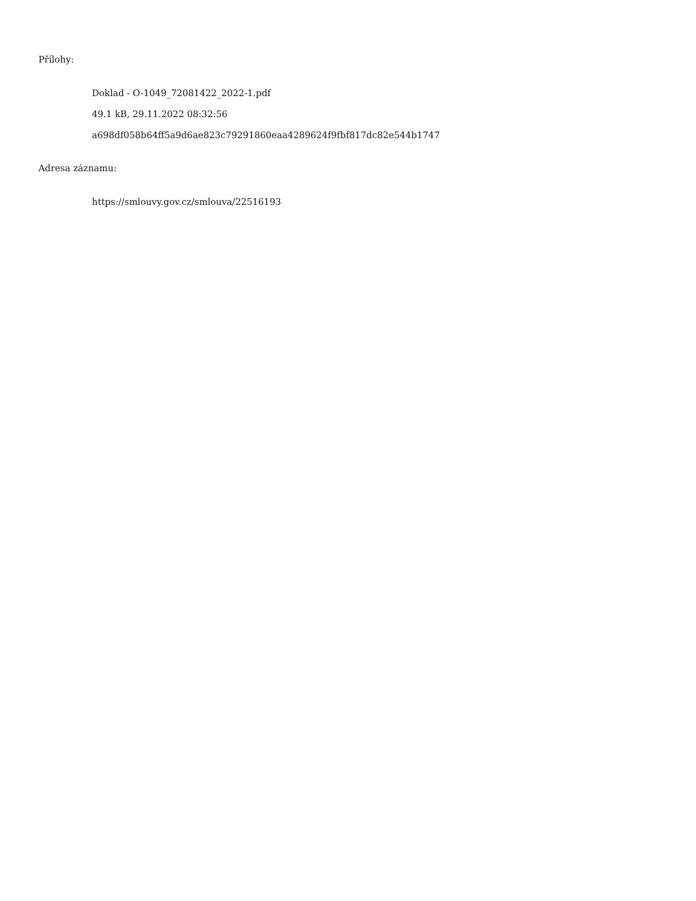Přílohy:
Doklad - O-1049_72081422_2022-1.pdf
49.1 kB, 29.11.2022 08:32:56
a698df058b64ff5a9d6ae823c79291860eaa4289624f9fbf817dc82e544b1747
Adresa záznamu:
https://smlouvy.gov.cz/smlouva/22516193